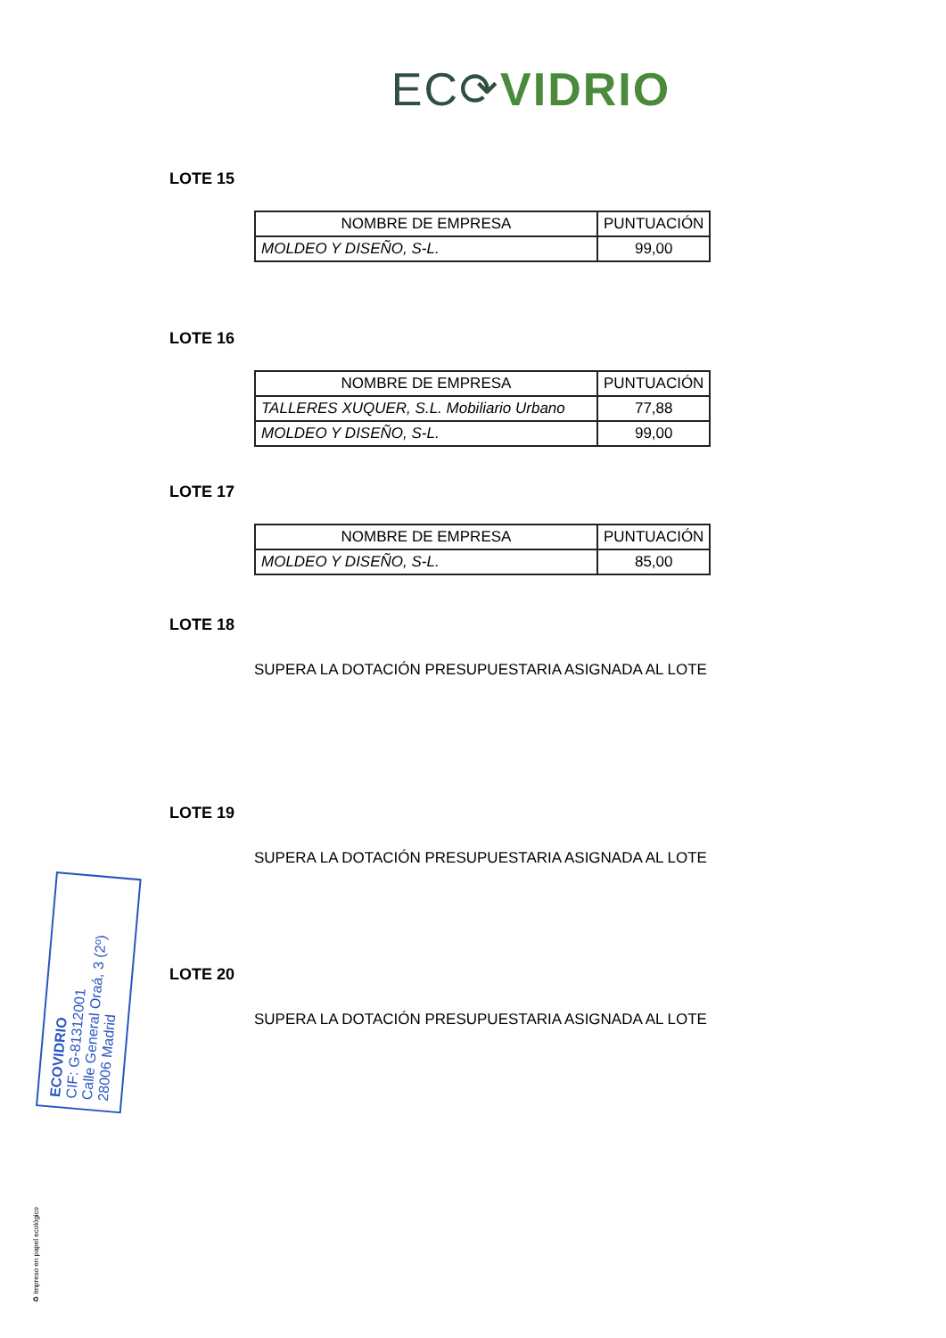EC⟳VIDRIO
LOTE 15
| NOMBRE DE EMPRESA | PUNTUACIÓN |
| --- | --- |
| MOLDEO Y DISEÑO, S-L. | 99,00 |
LOTE 16
| NOMBRE DE EMPRESA | PUNTUACIÓN |
| --- | --- |
| TALLERES XUQUER, S.L. Mobiliario Urbano | 77,88 |
| MOLDEO Y DISEÑO, S-L. | 99,00 |
LOTE 17
| NOMBRE DE EMPRESA | PUNTUACIÓN |
| --- | --- |
| MOLDEO Y DISEÑO, S-L. | 85,00 |
LOTE 18
SUPERA LA DOTACIÓN PRESUPUESTARIA ASIGNADA AL LOTE
LOTE 19
SUPERA LA DOTACIÓN PRESUPUESTARIA ASIGNADA AL LOTE
LOTE 20
SUPERA LA DOTACIÓN PRESUPUESTARIA ASIGNADA AL LOTE
ECOVIDRIO
CIF: G-81312001
Calle General Oraá, 3 (2º)
28006 Madrid
♻ Impreso en papel ecológico